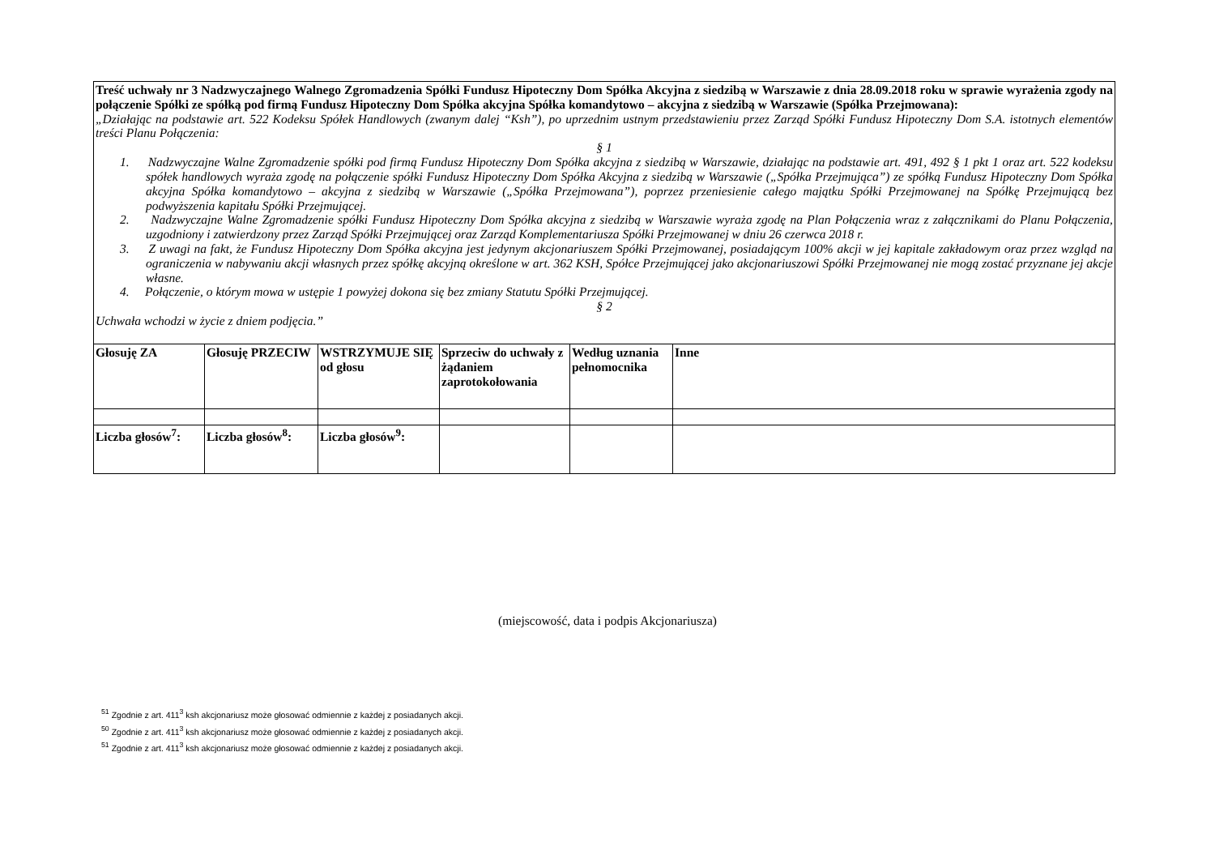| Treść uchwały nr 3 Nadzwyczajnego Walnego Zgromadzenia Spółki Fundusz Hipoteczny Dom Spółka Akcyjna z siedzibą w Warszawie z dnia 28.09.2018 roku w sprawie wyrażenia zgody na połączenie Spółki ze spółką pod firmą Fundusz Hipoteczny Dom Spółka akcyjna Spółka komandytowo – akcyjna z siedzibą w Warszawie (Spółka Przejmowana): „Działając na podstawie art. 522 Kodeksu Spółek Handlowych (zwanym dalej “Ksh”), po uprzednim ustnym przedstawieniu przez Zarząd Spółki Fundusz Hipoteczny Dom S.A. istotnych elementów treści Planu Połączenia: § 1 1. Nadzwyczajne Walne Zgromadzenie spółki pod firmą Fundusz Hipoteczny Dom Spółka akcyjna z siedzibą w Warszawie, działając na podstawie art. 491, 492 § 1 pkt 1 oraz art. 522 kodeksu spółek handlowych wyraża zgodę na połączenie spółki Fundusz Hipoteczny Dom Spółka Akcyjna z siedzibą w Warszawie („Spółka Przejmująca”) ze spółką Fundusz Hipoteczny Dom Spółka akcyjna Spółka komandytowo – akcyjna z siedzibą w Warszawie („Spółka Przejmowana”), poprzez przeniesienie całego majątku Spółki Przejmowanej na Spółkę Przejmującą bez podwyższenia kapitału Spółki Przejmującej. 2. Nadzwyczajne Walne Zgromadzenie spółki Fundusz Hipoteczny Dom Spółka akcyjna z siedzibą w Warszawie wyraża zgodę na Plan Połączenia wraz z załącznikami do Planu Połączenia, uzgodniony i zatwierdzony przez Zarząd Spółki Przejmującej oraz Zarząd Komplementariusza Spółki Przejmowanej w dniu 26 czerwca 2018 r. 3. Z uwagi na fakt, że Fundusz Hipoteczny Dom Spółka akcyjna jest jedynym akcjonariuszem Spółki Przejmowanej, posiadającym 100% akcji w jej kapitale zakładowym oraz przez wzgląd na ograniczenia w nabywaniu akcji własnych przez spółkę akcyjną określone w art. 362 KSH, Spółce Przejmującej jako akcjonariuszowi Spółki Przejmowanej nie mogą zostać przyznane jej akcje własne. 4. Połączenie, o którym mowa w ustępie 1 powyżej dokona się bez zmiany Statutu Spółki Przejmującej. § 2 Uchwała wchodzi w życie z dniem podjęcia.” | | | | | |
| Głosuję ZA | Głosuję PRZECIW | WSTRZYMUJE SIĘ od głosu | Sprzeciw do uchwały z żądaniem zaprotokołowania | Według uznania pełnomocnika | Inne |
| Liczba głosów<sup>7</sup>: | Liczba głosów<sup>8</sup>: | Liczba głosów<sup>9</sup>: | | | |
(miejscowość, data i podpis Akcjonariusza)
<sup>51</sup> Zgodnie z art. 411<sup>3</sup> ksh akcjonariusz może głosować odmiennie z każdej z posiadanych akcji.
<sup>50</sup> Zgodnie z art. 411<sup>3</sup> ksh akcjonariusz może głosować odmiennie z każdej z posiadanych akcji.
<sup>51</sup> Zgodnie z art. 411<sup>3</sup> ksh akcjonariusz może głosować odmiennie z każdej z posiadanych akcji.